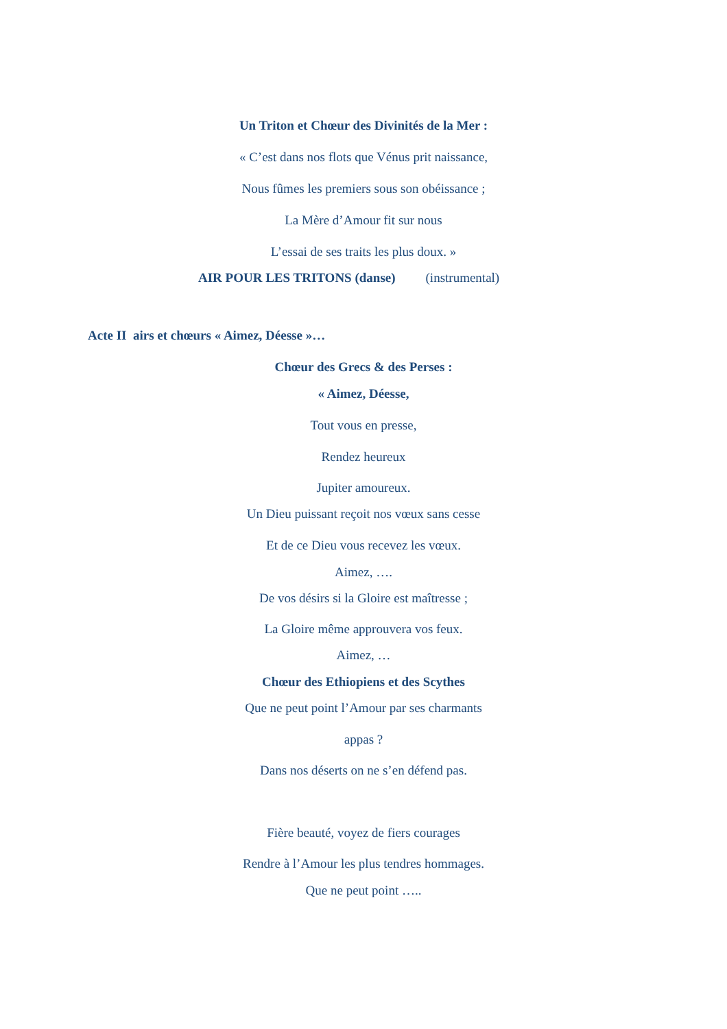Un Triton et Chœur des Divinités de la Mer :
« C’est dans nos flots que Vénus prit naissance,
Nous fûmes les premiers sous son obéissance ;
La Mère d’Amour fit sur nous
L’essai de ses traits les plus doux. »
AIR POUR LES TRITONS (danse) (instrumental)
Acte II airs et chœurs « Aimez, Déesse »…
Chœur des Grecs & des Perses :
« Aimez, Déesse,
Tout vous en presse,
Rendez heureux
Jupiter amoureux.
Un Dieu puissant reçoit nos vœux sans cesse
Et de ce Dieu vous recevez les vœux.
Aimez, ….
De vos désirs si la Gloire est maîtresse ;
La Gloire même approuvera vos feux.
Aimez, …
Chœur des Ethiopiens et des Scythes
Que ne peut point l’Amour par ses charmants
appas ?
Dans nos déserts on ne s’en défend pas.
Fière beauté, voyez de fiers courages
Rendre à l’Amour les plus tendres hommages.
Que ne peut point …..